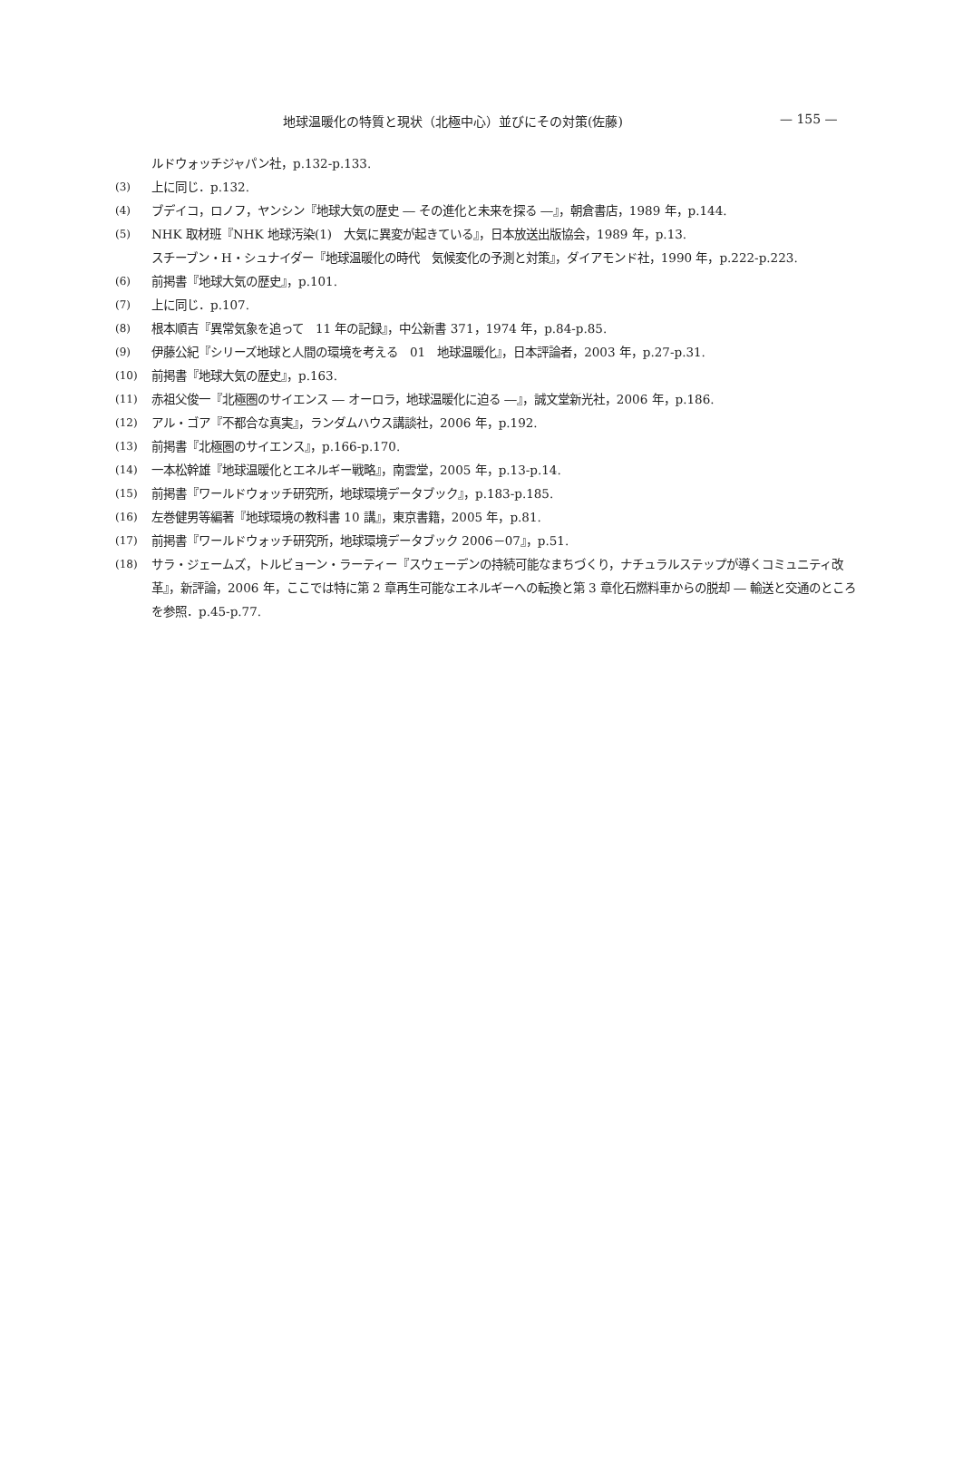地球温暖化の特質と現状（北極中心）並びにその対策(佐藤) — 155 —
ルドウォッチジャパン社，p.132-p.133.
(3) 上に同じ．p.132.
(4) ブデイコ，ロノフ，ヤンシン『地球大気の歴史 ― その進化と未来を探る ―』，朝倉書店，1989 年，p.144.
(5) NHK 取材班『NHK 地球汚染(1)　大気に異変が起きている』，日本放送出版協会，1989 年，p.13.
スチーブン・H・シュナイダー『地球温暖化の時代　気候変化の予測と対策』，ダイアモンド社，1990 年，p.222-p.223.
(6) 前掲書『地球大気の歴史』，p.101.
(7) 上に同じ．p.107.
(8) 根本順吉『異常気象を追って　11 年の記録』，中公新書 371，1974 年，p.84-p.85.
(9) 伊藤公紀『シリーズ地球と人間の環境を考える　01　地球温暖化』，日本評論者，2003 年，p.27-p.31.
(10) 前掲書『地球大気の歴史』，p.163.
(11) 赤祖父俊一『北極圏のサイエンス ― オーロラ，地球温暖化に迫る ―』，誠文堂新光社，2006 年，p.186.
(12) アル・ゴア『不都合な真実』，ランダムハウス講談社，2006 年，p.192.
(13) 前掲書『北極圏のサイエンス』，p.166-p.170.
(14) 一本松幹雄『地球温暖化とエネルギー戦略』，南雲堂，2005 年，p.13-p.14.
(15) 前掲書『ワールドウォッチ研究所，地球環境データブック』，p.183-p.185.
(16) 左巻健男等編著『地球環境の教科書 10 講』，東京書籍，2005 年，p.81.
(17) 前掲書『ワールドウォッチ研究所，地球環境データブック 2006－07』，p.51.
(18) サラ・ジェームズ，トルビョーン・ラーティー『スウェーデンの持続可能なまちづくり，ナチュラルステップが導くコミュニティ改革』，新評論，2006 年，ここでは特に第 2 章再生可能なエネルギーへの転換と第 3 章化石燃料車からの脱却 ― 輸送と交通のところを参照．p.45-p.77.